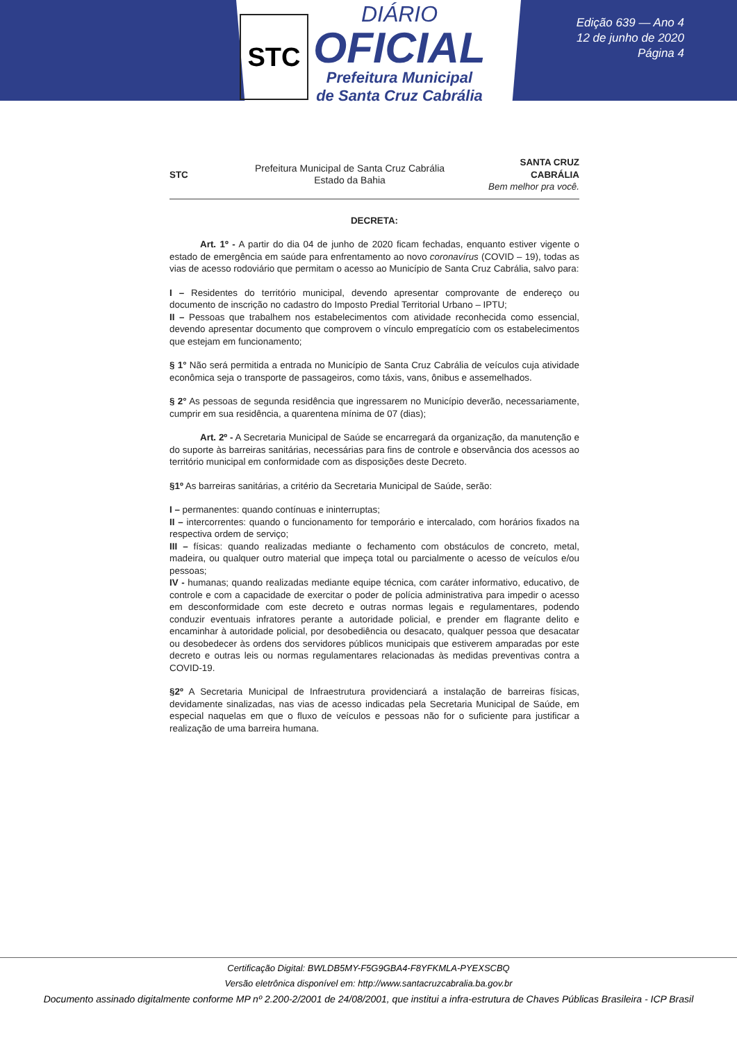STC
DIÁRIO
OFICIAL
Prefeitura Municipal
de Santa Cruz Cabrália
Edição 639 — Ano 4
12 de junho de 2020
Página 4
STC
Prefeitura Municipal de Santa Cruz Cabrália
Estado da Bahia
SANTA CRUZ
CABRÁLIA
Bem melhor pra você.
DECRETA:
Art. 1º - A partir do dia 04 de junho de 2020 ficam fechadas, enquanto estiver vigente o estado de emergência em saúde para enfrentamento ao novo coronavírus (COVID – 19), todas as vias de acesso rodoviário que permitam o acesso ao Município de Santa Cruz Cabrália, salvo para:
I – Residentes do território municipal, devendo apresentar comprovante de endereço ou documento de inscrição no cadastro do Imposto Predial Territorial Urbano – IPTU;
II – Pessoas que trabalhem nos estabelecimentos com atividade reconhecida como essencial, devendo apresentar documento que comprovem o vínculo empregatício com os estabelecimentos que estejam em funcionamento;
§ 1° Não será permitida a entrada no Município de Santa Cruz Cabrália de veículos cuja atividade econômica seja o transporte de passageiros, como táxis, vans, ônibus e assemelhados.
§ 2° As pessoas de segunda residência que ingressarem no Município deverão, necessariamente, cumprir em sua residência, a quarentena mínima de 07 (dias);
Art. 2º - A Secretaria Municipal de Saúde se encarregará da organização, da manutenção e do suporte às barreiras sanitárias, necessárias para fins de controle e observância dos acessos ao território municipal em conformidade com as disposições deste Decreto.
§1º As barreiras sanitárias, a critério da Secretaria Municipal de Saúde, serão:
I – permanentes: quando contínuas e ininterruptas;
II – intercorrentes: quando o funcionamento for temporário e intercalado, com horários fixados na respectiva ordem de serviço;
III – físicas: quando realizadas mediante o fechamento com obstáculos de concreto, metal, madeira, ou qualquer outro material que impeça total ou parcialmente o acesso de veículos e/ou pessoas;
IV - humanas; quando realizadas mediante equipe técnica, com caráter informativo, educativo, de controle e com a capacidade de exercitar o poder de polícia administrativa para impedir o acesso em desconformidade com este decreto e outras normas legais e regulamentares, podendo conduzir eventuais infratores perante a autoridade policial, e prender em flagrante delito e encaminhar à autoridade policial, por desobediência ou desacato, qualquer pessoa que desacatar ou desobedecer às ordens dos servidores públicos municipais que estiverem amparadas por este decreto e outras leis ou normas regulamentares relacionadas às medidas preventivas contra a COVID-19.
§2º A Secretaria Municipal de Infraestrutura providenciará a instalação de barreiras físicas, devidamente sinalizadas, nas vias de acesso indicadas pela Secretaria Municipal de Saúde, em especial naquelas em que o fluxo de veículos e pessoas não for o suficiente para justificar a realização de uma barreira humana.
Certificação Digital: BWLDB5MY-F5G9GBA4-F8YFKMLA-PYEXSCBQ
Versão eletrônica disponível em: http://www.santacruzcabralia.ba.gov.br
Documento assinado digitalmente conforme MP nº 2.200-2/2001 de 24/08/2001, que institui a infra-estrutura de Chaves Públicas Brasileira - ICP Brasil